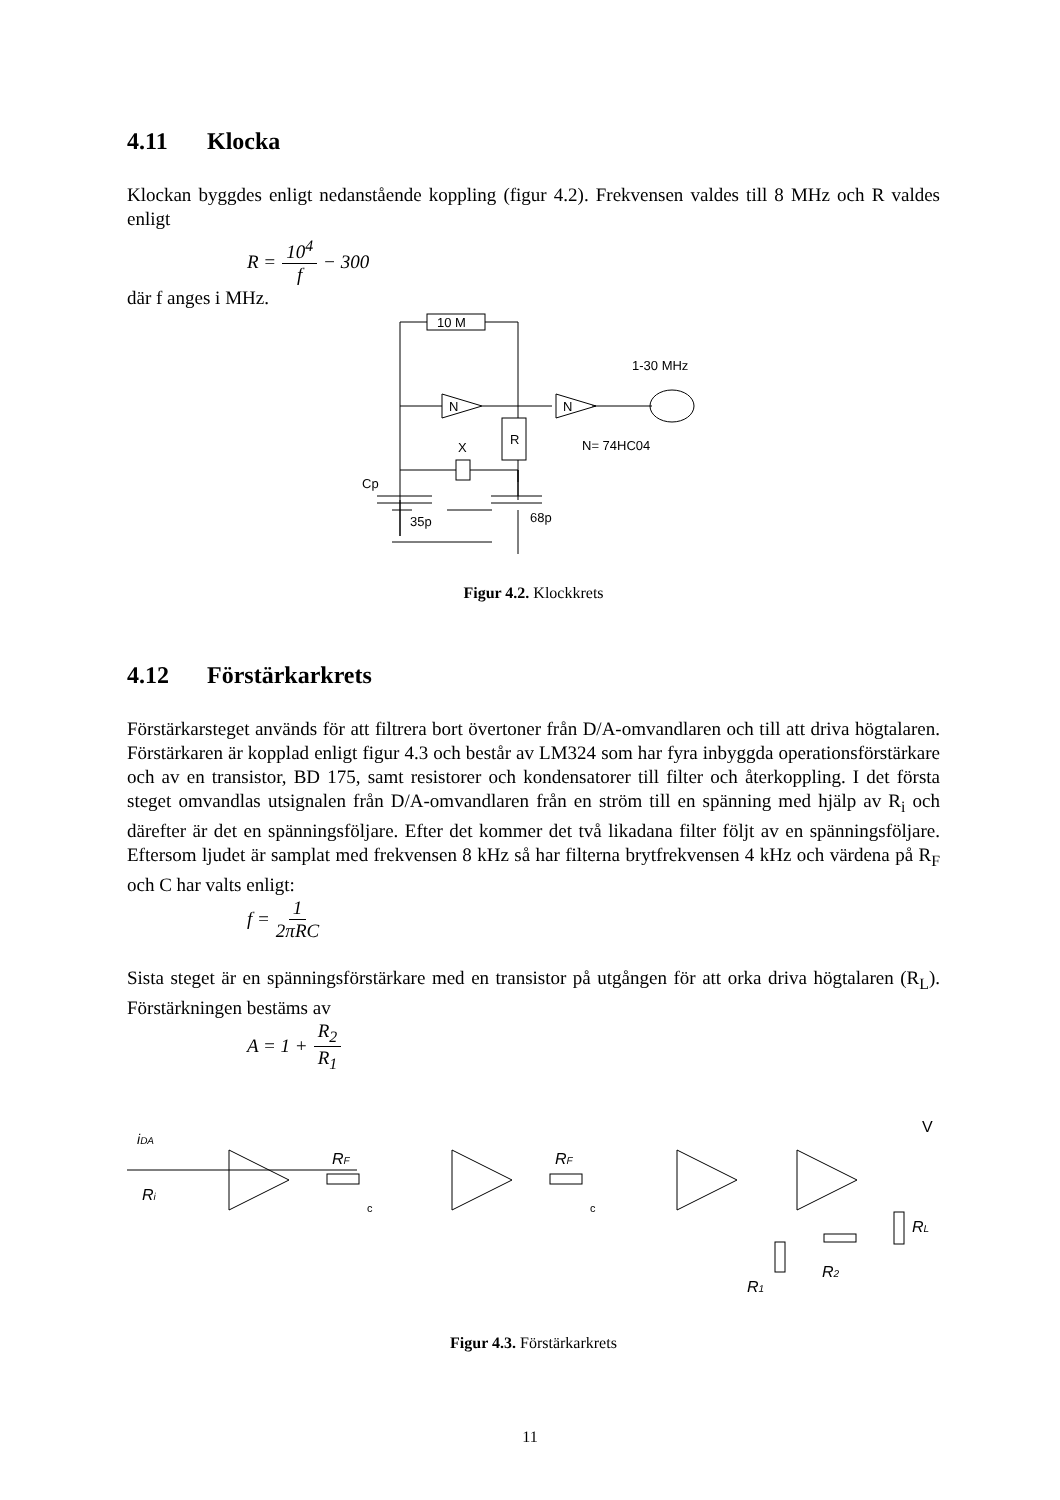4.11 Klocka
Klockan byggdes enligt nedanstående koppling (figur 4.2). Frekvensen valdes till 8 MHz och R valdes enligt
R = 10<sup>4</sup> f − 300
där f anges i MHz.
10 M
N
N
R
1-30 MHz
N= 74HC04
X
Cp
35p
68p
Figur 4.2. Klockkrets
4.12 Förstärkarkrets
Förstärkarsteget används för att filtrera bort övertoner från D/A-omvandlaren och till att driva högtalaren. Förstärkaren är kopplad enligt figur 4.3 och består av LM324 som har fyra inbyggda operationsförstärkare och av en transistor, BD 175, samt resistorer och kondensatorer till filter och återkoppling. I det första steget omvandlas utsignalen från D/A-omvandlaren från en ström till en spänning med hjälp av R<sub>i</sub> och därefter är det en spänningsföljare. Efter det kommer det två likadana filter följt av en spänningsföljare. Eftersom ljudet är samplat med frekvensen 8 kHz så har filterna brytfrekvensen 4 kHz och värdena på R<sub>F</sub> och C har valts enligt:
f = 1 2πRC
Sista steget är en spänningsförstärkare med en transistor på utgången för att orka driva högtalaren (R<sub>L</sub>). Förstärkningen bestäms av
A = 1 + R<sub>2</sub> R<sub>1</sub>
iDA
Ri
RF
RF
c
c
V
RL
R1
R2
Figur 4.3. Förstärkarkrets
11